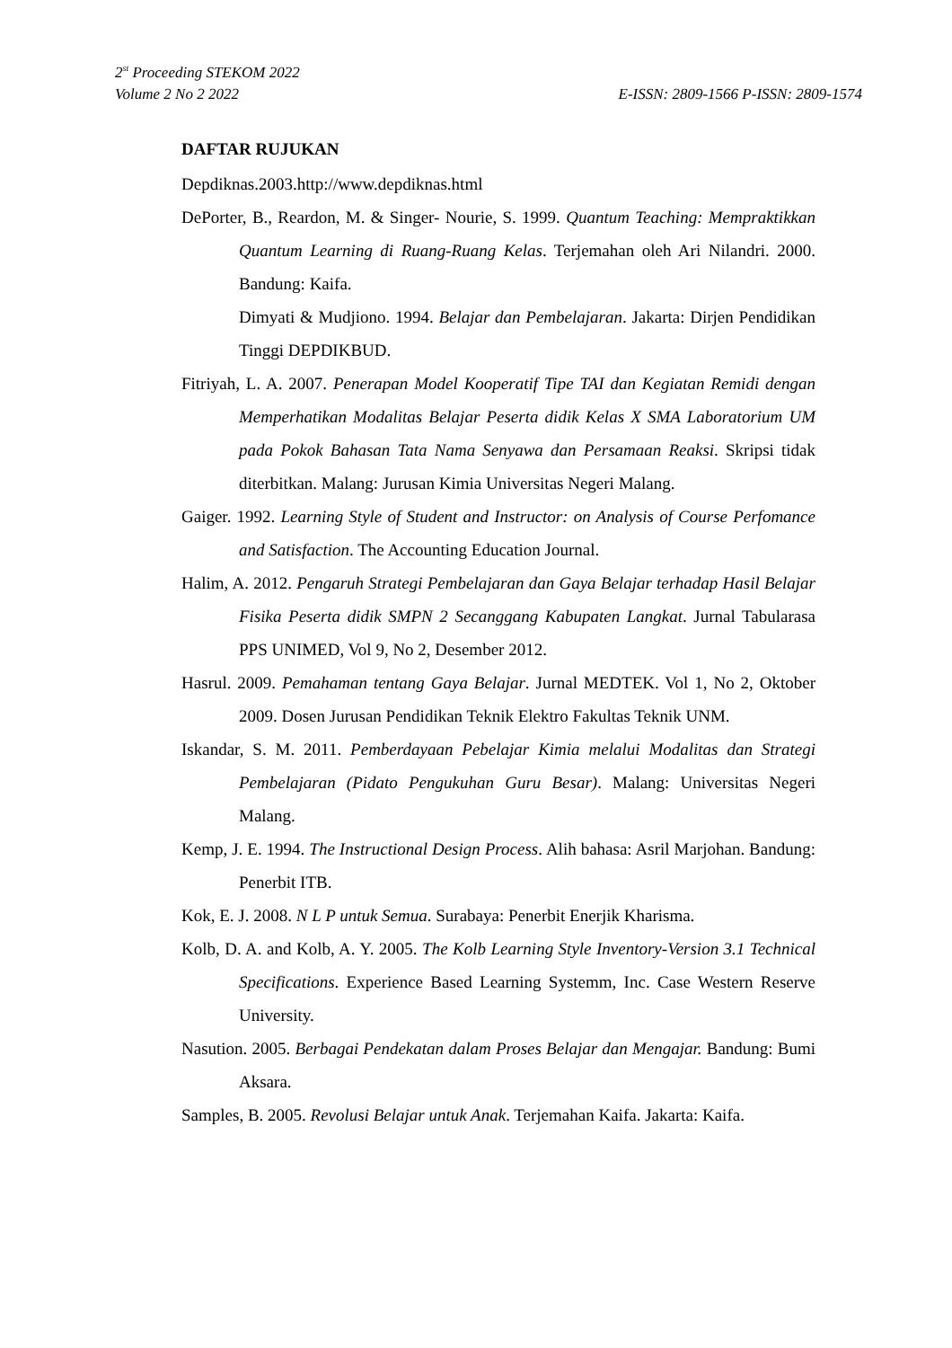2<sup>st</sup> Proceeding STEKOM 2022
Volume 2 No 2 2022 E-ISSN: 2809-1566 P-ISSN: 2809-1574
DAFTAR RUJUKAN
Depdiknas.2003.http://www.depdiknas.html
DePorter, B., Reardon, M. & Singer- Nourie, S. 1999. Quantum Teaching: Mempraktikkan Quantum Learning di Ruang-Ruang Kelas. Terjemahan oleh Ari Nilandri. 2000. Bandung: Kaifa.
Dimyati & Mudjiono. 1994. Belajar dan Pembelajaran. Jakarta: Dirjen Pendidikan Tinggi DEPDIKBUD.
Fitriyah, L. A. 2007. Penerapan Model Kooperatif Tipe TAI dan Kegiatan Remidi dengan Memperhatikan Modalitas Belajar Peserta didik Kelas X SMA Laboratorium UM pada Pokok Bahasan Tata Nama Senyawa dan Persamaan Reaksi. Skripsi tidak diterbitkan. Malang: Jurusan Kimia Universitas Negeri Malang.
Gaiger. 1992. Learning Style of Student and Instructor: on Analysis of Course Perfomance and Satisfaction. The Accounting Education Journal.
Halim, A. 2012. Pengaruh Strategi Pembelajaran dan Gaya Belajar terhadap Hasil Belajar Fisika Peserta didik SMPN 2 Secanggang Kabupaten Langkat. Jurnal Tabularasa PPS UNIMED, Vol 9, No 2, Desember 2012.
Hasrul. 2009. Pemahaman tentang Gaya Belajar. Jurnal MEDTEK. Vol 1, No 2, Oktober 2009. Dosen Jurusan Pendidikan Teknik Elektro Fakultas Teknik UNM.
Iskandar, S. M. 2011. Pemberdayaan Pebelajar Kimia melalui Modalitas dan Strategi Pembelajaran (Pidato Pengukuhan Guru Besar). Malang: Universitas Negeri Malang.
Kemp, J. E. 1994. The Instructional Design Process. Alih bahasa: Asril Marjohan. Bandung: Penerbit ITB.
Kok, E. J. 2008. N L P untuk Semua. Surabaya: Penerbit Enerjik Kharisma.
Kolb, D. A. and Kolb, A. Y. 2005. The Kolb Learning Style Inventory-Version 3.1 Technical Specifications. Experience Based Learning Systemm, Inc. Case Western Reserve University.
Nasution. 2005. Berbagai Pendekatan dalam Proses Belajar dan Mengajar. Bandung: Bumi Aksara.
Samples, B. 2005. Revolusi Belajar untuk Anak. Terjemahan Kaifa. Jakarta: Kaifa.